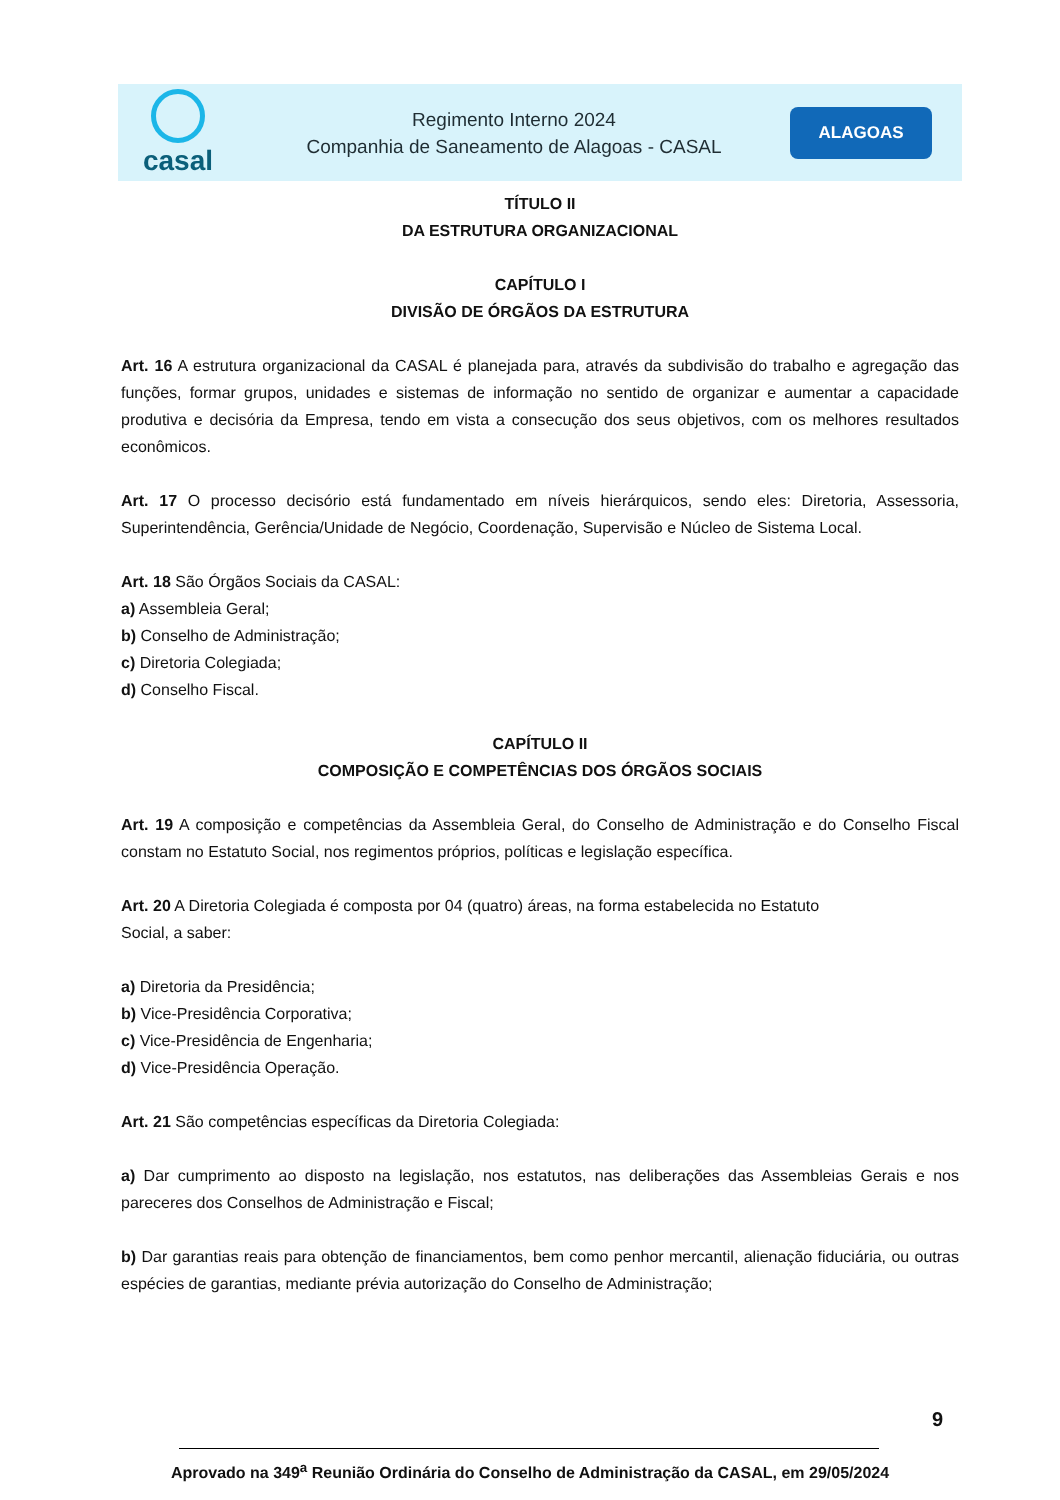casal
Regimento Interno 2024
Companhia de Saneamento de Alagoas - CASAL
ALAGOAS
TÍTULO II
DA ESTRUTURA ORGANIZACIONAL
CAPÍTULO I
DIVISÃO DE ÓRGÃOS DA ESTRUTURA
Art. 16 A estrutura organizacional da CASAL é planejada para, através da subdivisão do trabalho e agregação das funções, formar grupos, unidades e sistemas de informação no sentido de organizar e aumentar a capacidade produtiva e decisória da Empresa, tendo em vista a consecução dos seus objetivos, com os melhores resultados econômicos.
Art. 17 O processo decisório está fundamentado em níveis hierárquicos, sendo eles: Diretoria, Assessoria, Superintendência, Gerência/Unidade de Negócio, Coordenação, Supervisão e Núcleo de Sistema Local.
Art. 18 São Órgãos Sociais da CASAL:
a) Assembleia Geral;
b) Conselho de Administração;
c) Diretoria Colegiada;
d) Conselho Fiscal.
CAPÍTULO II
COMPOSIÇÃO E COMPETÊNCIAS DOS ÓRGÃOS SOCIAIS
Art. 19 A composição e competências da Assembleia Geral, do Conselho de Administração e do Conselho Fiscal constam no Estatuto Social, nos regimentos próprios, políticas e legislação específica.
Art. 20 A Diretoria Colegiada é composta por 04 (quatro) áreas, na forma estabelecida no Estatuto
Social, a saber:
a) Diretoria da Presidência;
b) Vice-Presidência Corporativa;
c) Vice-Presidência de Engenharia;
d) Vice-Presidência Operação.
Art. 21 São competências específicas da Diretoria Colegiada:
a) Dar cumprimento ao disposto na legislação, nos estatutos, nas deliberações das Assembleias Gerais e nos pareceres dos Conselhos de Administração e Fiscal;
b) Dar garantias reais para obtenção de financiamentos, bem como penhor mercantil, alienação fiduciária, ou outras espécies de garantias, mediante prévia autorização do Conselho de Administração;
9
Aprovado na 349<sup>a</sup> Reunião Ordinária do Conselho de Administração da CASAL, em 29/05/2024